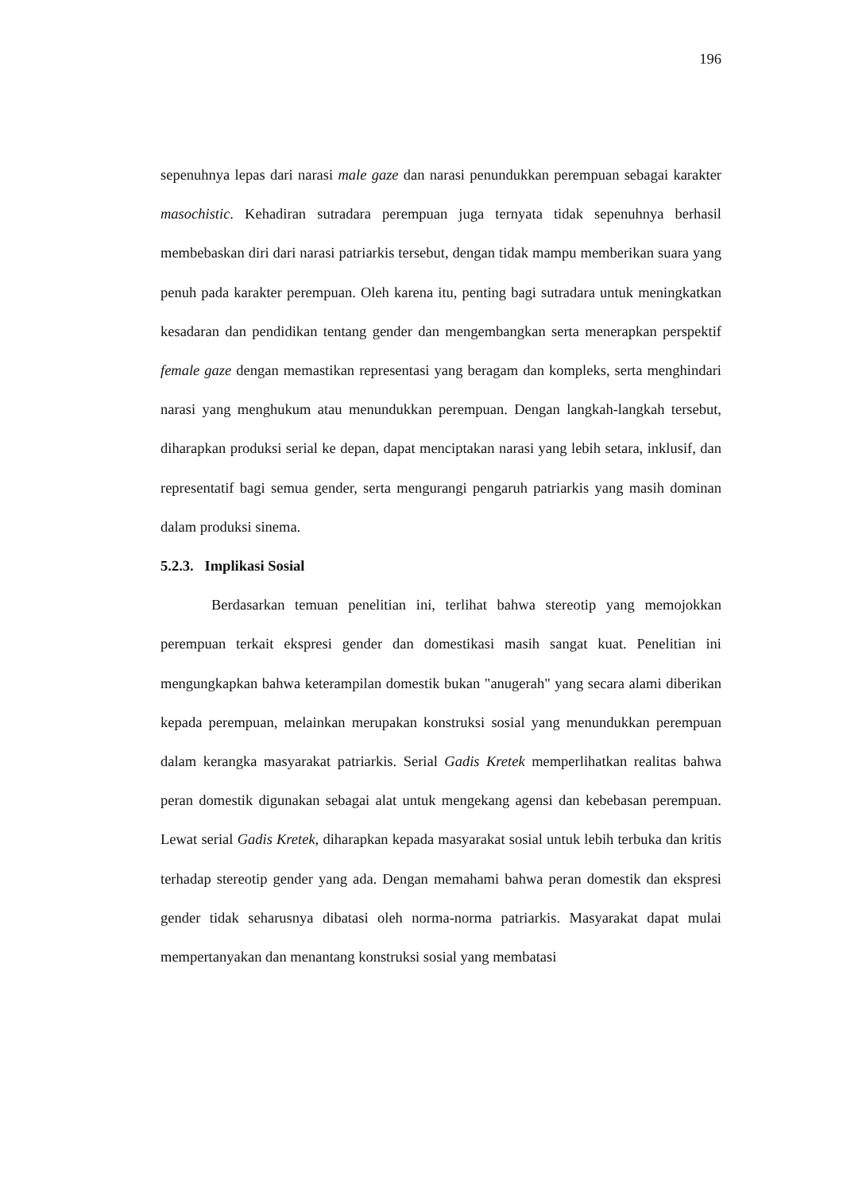196
sepenuhnya lepas dari narasi male gaze dan narasi penundukkan perempuan sebagai karakter masochistic. Kehadiran sutradara perempuan juga ternyata tidak sepenuhnya berhasil membebaskan diri dari narasi patriarkis tersebut, dengan tidak mampu memberikan suara yang penuh pada karakter perempuan. Oleh karena itu, penting bagi sutradara untuk meningkatkan kesadaran dan pendidikan tentang gender dan mengembangkan serta menerapkan perspektif female gaze dengan memastikan representasi yang beragam dan kompleks, serta menghindari narasi yang menghukum atau menundukkan perempuan. Dengan langkah-langkah tersebut, diharapkan produksi serial ke depan, dapat menciptakan narasi yang lebih setara, inklusif, dan representatif bagi semua gender, serta mengurangi pengaruh patriarkis yang masih dominan dalam produksi sinema.
5.2.3. Implikasi Sosial
Berdasarkan temuan penelitian ini, terlihat bahwa stereotip yang memojokkan perempuan terkait ekspresi gender dan domestikasi masih sangat kuat. Penelitian ini mengungkapkan bahwa keterampilan domestik bukan "anugerah" yang secara alami diberikan kepada perempuan, melainkan merupakan konstruksi sosial yang menundukkan perempuan dalam kerangka masyarakat patriarkis. Serial Gadis Kretek memperlihatkan realitas bahwa peran domestik digunakan sebagai alat untuk mengekang agensi dan kebebasan perempuan. Lewat serial Gadis Kretek, diharapkan kepada masyarakat sosial untuk lebih terbuka dan kritis terhadap stereotip gender yang ada. Dengan memahami bahwa peran domestik dan ekspresi gender tidak seharusnya dibatasi oleh norma-norma patriarkis. Masyarakat dapat mulai mempertanyakan dan menantang konstruksi sosial yang membatasi